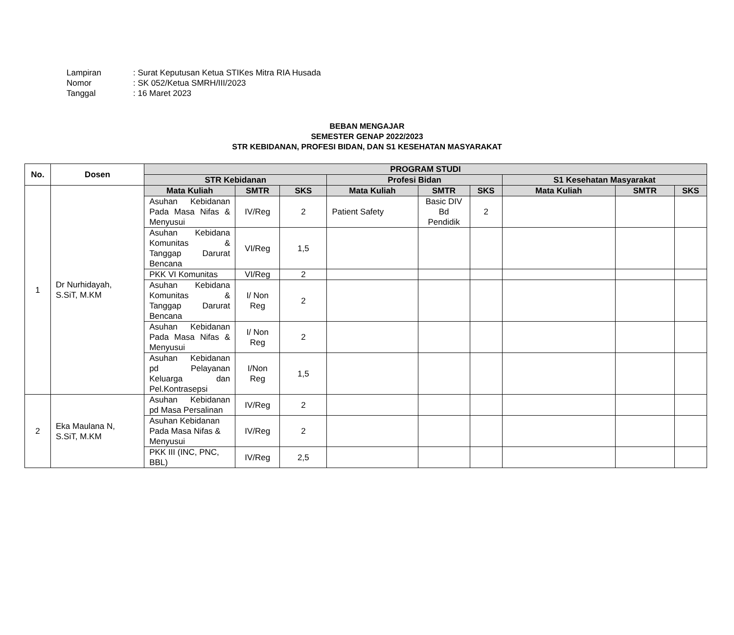Lampiran: Surat Keputusan Ketua STIKes Mitra RIA Husada
Nomor: SK 052/Ketua SMRH/III/2023
Tanggal: 16 Maret 2023
BEBAN MENGAJAR
SEMESTER GENAP 2022/2023
STR KEBIDANAN, PROFESI BIDAN, DAN S1 KESEHATAN MASYARAKAT
| No. | Dosen | PROGRAM STUDI | | | | | | | | |
| --- | --- | --- | --- | --- | --- | --- | --- | --- | --- | --- |
| | | STR Kebidanan | | | Profesi Bidan | | | S1 Kesehatan Masyarakat | | |
| 1 | Dr Nurhidayah, S.SiT, M.KM | Mata Kuliah | SMTR | SKS | Mata Kuliah | SMTR | SKS | Mata Kuliah | SMTR | SKS |
| | | Asuhan Kebidanan Pada Masa Nifas & Menyusui | IV/Reg | 2 | Patient Safety | Basic DIV Bd Pendidik | 2 | | | |
| | | Asuhan Kebidana Komunitas & Tanggap Darurat Bencana | VI/Reg | 1,5 | | | | | | |
| | | PKK VI Komunitas | VI/Reg | 2 | | | | | | |
| | | Asuhan Kebidana Komunitas & Tanggap Darurat Bencana | I/ Non Reg | 2 | | | | | | |
| | | Asuhan Kebidanan Pada Masa Nifas & Menyusui | I/ Non Reg | 2 | | | | | | |
| | | Asuhan Kebidanan pd Pelayanan Keluarga dan Pel.Kontrasepsi | I/Non Reg | 1,5 | | | | | | |
| 2 | Eka Maulana N, S.SiT, M.KM | Asuhan Kebidanan pd Masa Persalinan | IV/Reg | 2 | | | | | | |
| | | Asuhan Kebidanan Pada Masa Nifas & Menyusui | IV/Reg | 2 | | | | | | |
| | | PKK III (INC, PNC, BBL) | IV/Reg | 2,5 | | | | | | |